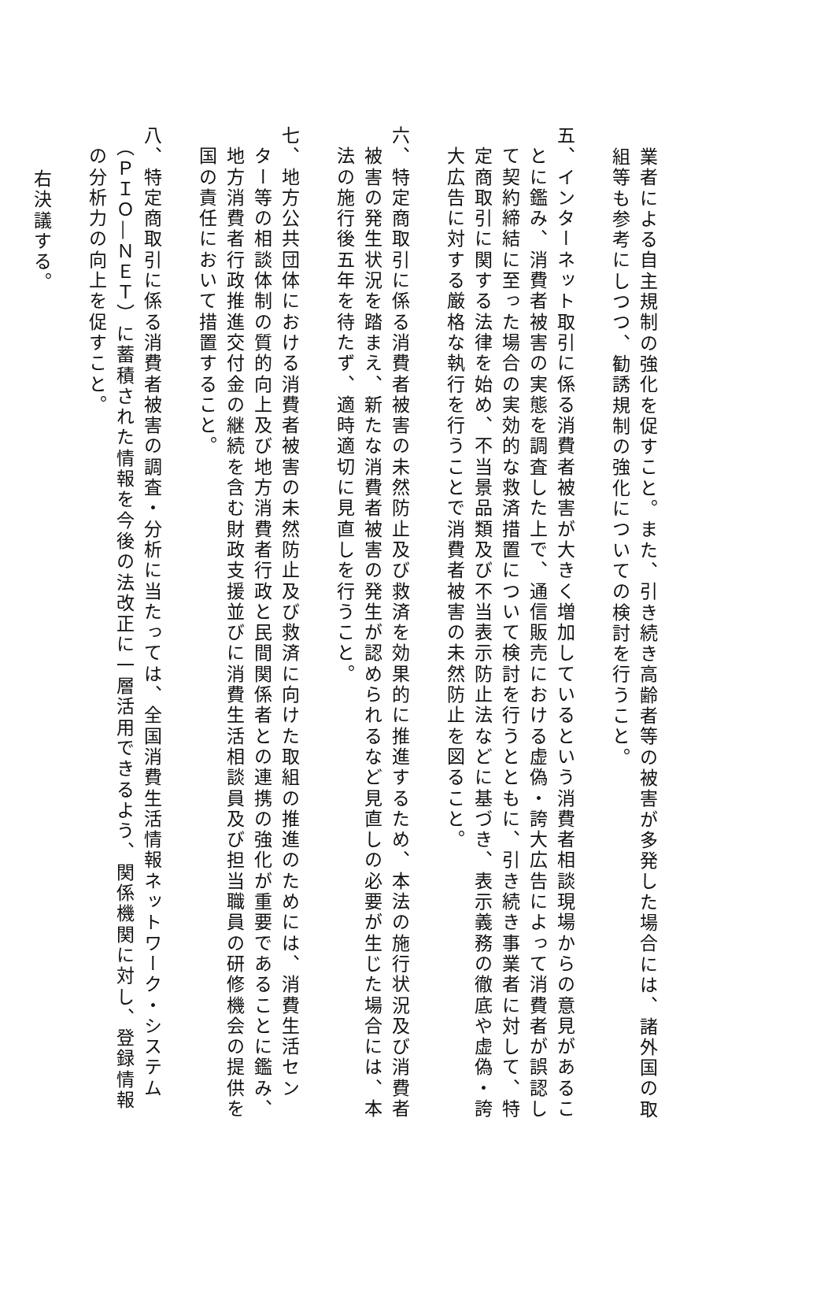業者による自主規制の強化を促すこと。また、引き続き高齢者等の被害が多発した場合には、諸外国の取
組等も参考にしつつ、勧誘規制の強化についての検討を行うこと。
五、インターネット取引に係る消費者被害が大きく増加しているという消費者相談現場からの意見があるこ
　とに鑑み、消費者被害の実態を調査した上で、通信販売における虚偽・誇大広告によって消費者が誤認し
　て契約締結に至った場合の実効的な救済措置について検討を行うとともに、引き続き事業者に対して、特
　定商取引に関する法律を始め、不当景品類及び不当表示防止法などに基づき、表示義務の徹底や虚偽・誇
　大広告に対する厳格な執行を行うことで消費者被害の未然防止を図ること。
六、特定商取引に係る消費者被害の未然防止及び救済を効果的に推進するため、本法の施行状況及び消費者
　被害の発生状況を踏まえ、新たな消費者被害の発生が認められるなど見直しの必要が生じた場合には、本
　法の施行後五年を待たず、適時適切に見直しを行うこと。
七、地方公共団体における消費者被害の未然防止及び救済に向けた取組の推進のためには、消費生活セン
　ター等の相談体制の質的向上及び地方消費者行政と民間関係者との連携の強化が重要であることに鑑み、
　地方消費者行政推進交付金の継続を含む財政支援並びに消費生活相談員及び担当職員の研修機会の提供を
　国の責任において措置すること。
八、特定商取引に係る消費者被害の調査・分析に当たっては、全国消費生活情報ネットワーク・システム
　（ＰＩＯ―ＮＥＴ）に蓄積された情報を今後の法改正に一層活用できるよう、関係機関に対し、登録情報
　の分析力の向上を促すこと。
右決議する。